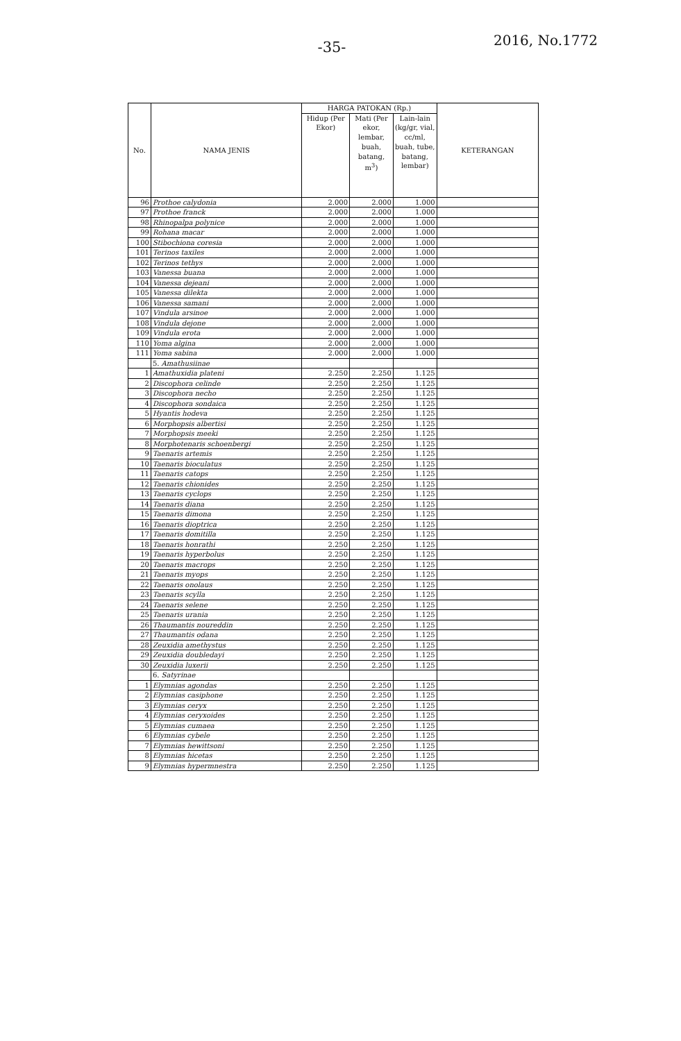-35- 2016, No.1772
| No. | NAMA JENIS | HARGA PATOKAN (Rp.) | | | KETERANGAN |
| --- | --- | --- | --- | --- | --- |
| | | Hidup (Per Ekor) | Mati (Per ekor, lembar, buah, batang, m<sup>3</sup>) | Lain-lain (kg/gr, vial, cc/ml, buah, tube, batang, lembar) | |
| 96 | Prothoe calydonia | 2.000 | 2.000 | 1.000 | |
| 97 | Prothoe franck | 2.000 | 2.000 | 1.000 | |
| 98 | Rhinopalpa polynice | 2.000 | 2.000 | 1.000 | |
| 99 | Rohana macar | 2.000 | 2.000 | 1.000 | |
| 100 | Stibochiona coresia | 2.000 | 2.000 | 1.000 | |
| 101 | Terinos taxiles | 2.000 | 2.000 | 1.000 | |
| 102 | Terinos tethys | 2.000 | 2.000 | 1.000 | |
| 103 | Vanessa buana | 2.000 | 2.000 | 1.000 | |
| 104 | Vanessa dejeani | 2.000 | 2.000 | 1.000 | |
| 105 | Vanessa dilekta | 2.000 | 2.000 | 1.000 | |
| 106 | Vanessa samani | 2.000 | 2.000 | 1.000 | |
| 107 | Vindula arsinoe | 2.000 | 2.000 | 1.000 | |
| 108 | Vindula dejone | 2.000 | 2.000 | 1.000 | |
| 109 | Vindula erota | 2.000 | 2.000 | 1.000 | |
| 110 | Yoma algina | 2.000 | 2.000 | 1.000 | |
| 111 | Yoma sabina | 2.000 | 2.000 | 1.000 | |
| | 5. Amathusiinae | | | | |
| 1 | Amathuxidia plateni | 2.250 | 2.250 | 1.125 | |
| 2 | Discophora celinde | 2.250 | 2.250 | 1.125 | |
| 3 | Discophora necho | 2.250 | 2.250 | 1.125 | |
| 4 | Discophora sondaica | 2.250 | 2.250 | 1.125 | |
| 5 | Hyantis hodeva | 2.250 | 2.250 | 1.125 | |
| 6 | Morphopsis albertisi | 2.250 | 2.250 | 1.125 | |
| 7 | Morphopsis meeki | 2.250 | 2.250 | 1.125 | |
| 8 | Morphotenaris schoenbergi | 2.250 | 2.250 | 1.125 | |
| 9 | Taenaris artemis | 2.250 | 2.250 | 1.125 | |
| 10 | Taenaris bioculatus | 2.250 | 2.250 | 1.125 | |
| 11 | Taenaris catops | 2.250 | 2.250 | 1.125 | |
| 12 | Taenaris chionides | 2.250 | 2.250 | 1.125 | |
| 13 | Taenaris cyclops | 2.250 | 2.250 | 1.125 | |
| 14 | Taenaris diana | 2.250 | 2.250 | 1.125 | |
| 15 | Taenaris dimona | 2.250 | 2.250 | 1.125 | |
| 16 | Taenaris dioptrica | 2.250 | 2.250 | 1.125 | |
| 17 | Taenaris domitilla | 2.250 | 2.250 | 1.125 | |
| 18 | Taenaris honrathi | 2.250 | 2.250 | 1.125 | |
| 19 | Taenaris hyperbolus | 2.250 | 2.250 | 1.125 | |
| 20 | Taenaris macrops | 2.250 | 2.250 | 1.125 | |
| 21 | Taenaris myops | 2.250 | 2.250 | 1.125 | |
| 22 | Taenaris onolaus | 2.250 | 2.250 | 1.125 | |
| 23 | Taenaris scylla | 2.250 | 2.250 | 1.125 | |
| 24 | Taenaris selene | 2.250 | 2.250 | 1.125 | |
| 25 | Taenaris urania | 2.250 | 2.250 | 1.125 | |
| 26 | Thaumantis noureddin | 2.250 | 2.250 | 1.125 | |
| 27 | Thaumantis odana | 2.250 | 2.250 | 1.125 | |
| 28 | Zeuxidia amethystus | 2.250 | 2.250 | 1.125 | |
| 29 | Zeuxidia doubledayi | 2.250 | 2.250 | 1.125 | |
| 30 | Zeuxidia luxerii | 2.250 | 2.250 | 1.125 | |
| | 6. Satyrinae | | | | |
| 1 | Elymnias agondas | 2.250 | 2.250 | 1.125 | |
| 2 | Elymnias casiphone | 2.250 | 2.250 | 1.125 | |
| 3 | Elymnias ceryx | 2.250 | 2.250 | 1.125 | |
| 4 | Elymnias ceryxoides | 2.250 | 2.250 | 1.125 | |
| 5 | Elymnias cumaea | 2.250 | 2.250 | 1.125 | |
| 6 | Elymnias cybele | 2.250 | 2.250 | 1.125 | |
| 7 | Elymnias hewittsoni | 2.250 | 2.250 | 1.125 | |
| 8 | Elymnias hicetas | 2.250 | 2.250 | 1.125 | |
| 9 | Elymnias hypermnestra | 2.250 | 2.250 | 1.125 | |